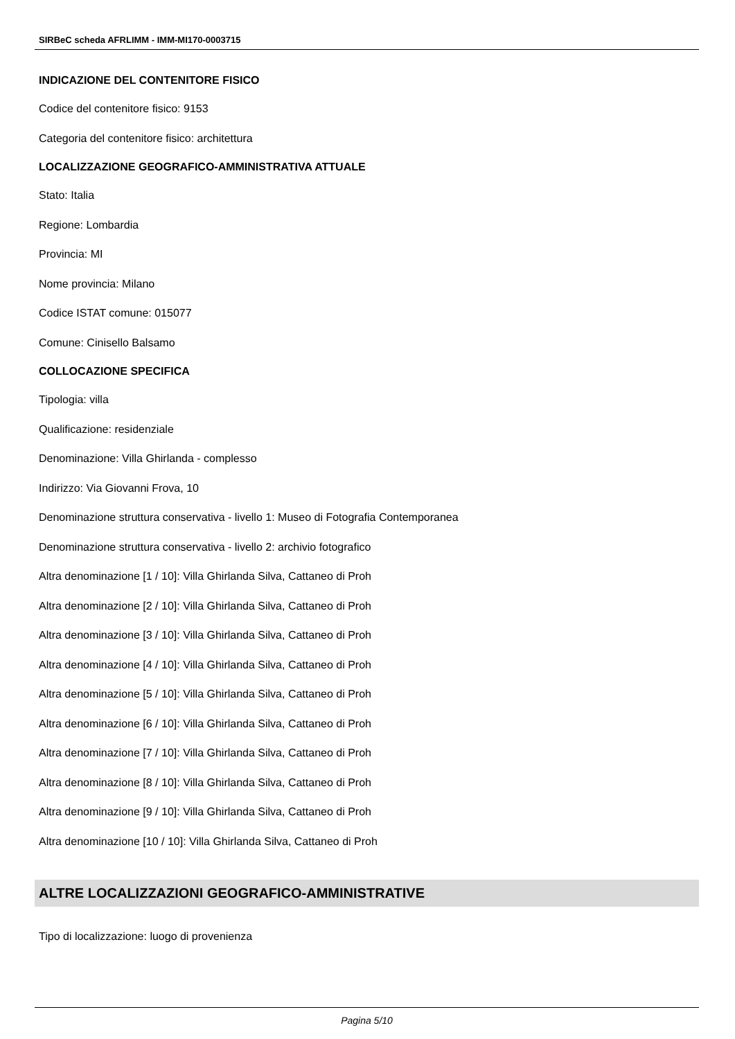SIRBeC scheda AFRLIMM - IMM-MI170-0003715
INDICAZIONE DEL CONTENITORE FISICO
Codice del contenitore fisico: 9153
Categoria del contenitore fisico: architettura
LOCALIZZAZIONE GEOGRAFICO-AMMINISTRATIVA ATTUALE
Stato: Italia
Regione: Lombardia
Provincia: MI
Nome provincia: Milano
Codice ISTAT comune: 015077
Comune: Cinisello Balsamo
COLLOCAZIONE SPECIFICA
Tipologia: villa
Qualificazione: residenziale
Denominazione: Villa Ghirlanda - complesso
Indirizzo: Via Giovanni Frova, 10
Denominazione struttura conservativa - livello 1: Museo di Fotografia Contemporanea
Denominazione struttura conservativa - livello 2: archivio fotografico
Altra denominazione [1 / 10]: Villa Ghirlanda Silva, Cattaneo di Proh
Altra denominazione [2 / 10]: Villa Ghirlanda Silva, Cattaneo di Proh
Altra denominazione [3 / 10]: Villa Ghirlanda Silva, Cattaneo di Proh
Altra denominazione [4 / 10]: Villa Ghirlanda Silva, Cattaneo di Proh
Altra denominazione [5 / 10]: Villa Ghirlanda Silva, Cattaneo di Proh
Altra denominazione [6 / 10]: Villa Ghirlanda Silva, Cattaneo di Proh
Altra denominazione [7 / 10]: Villa Ghirlanda Silva, Cattaneo di Proh
Altra denominazione [8 / 10]: Villa Ghirlanda Silva, Cattaneo di Proh
Altra denominazione [9 / 10]: Villa Ghirlanda Silva, Cattaneo di Proh
Altra denominazione [10 / 10]: Villa Ghirlanda Silva, Cattaneo di Proh
ALTRE LOCALIZZAZIONI GEOGRAFICO-AMMINISTRATIVE
Tipo di localizzazione: luogo di provenienza
Pagina 5/10